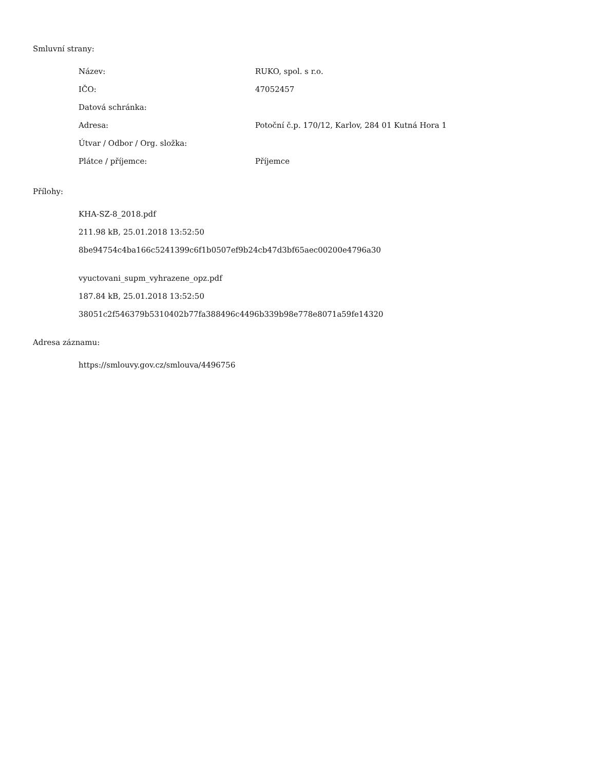Smluvní strany:
| Název: | RUKO, spol. s r.o. |
| IČO: | 47052457 |
| Datová schránka: | |
| Adresa: | Potoční č.p. 170/12, Karlov, 284 01 Kutná Hora 1 |
| Útvar / Odbor / Org. složka: | |
| Plátce / příjemce: | Příjemce |
Přílohy:
KHA-SZ-8_2018.pdf
211.98 kB, 25.01.2018 13:52:50
8be94754c4ba166c5241399c6f1b0507ef9b24cb47d3bf65aec00200e4796a30
vyuctovani_supm_vyhrazene_opz.pdf
187.84 kB, 25.01.2018 13:52:50
38051c2f546379b5310402b77fa388496c4496b339b98e778e8071a59fe14320
Adresa záznamu:
https://smlouvy.gov.cz/smlouva/4496756